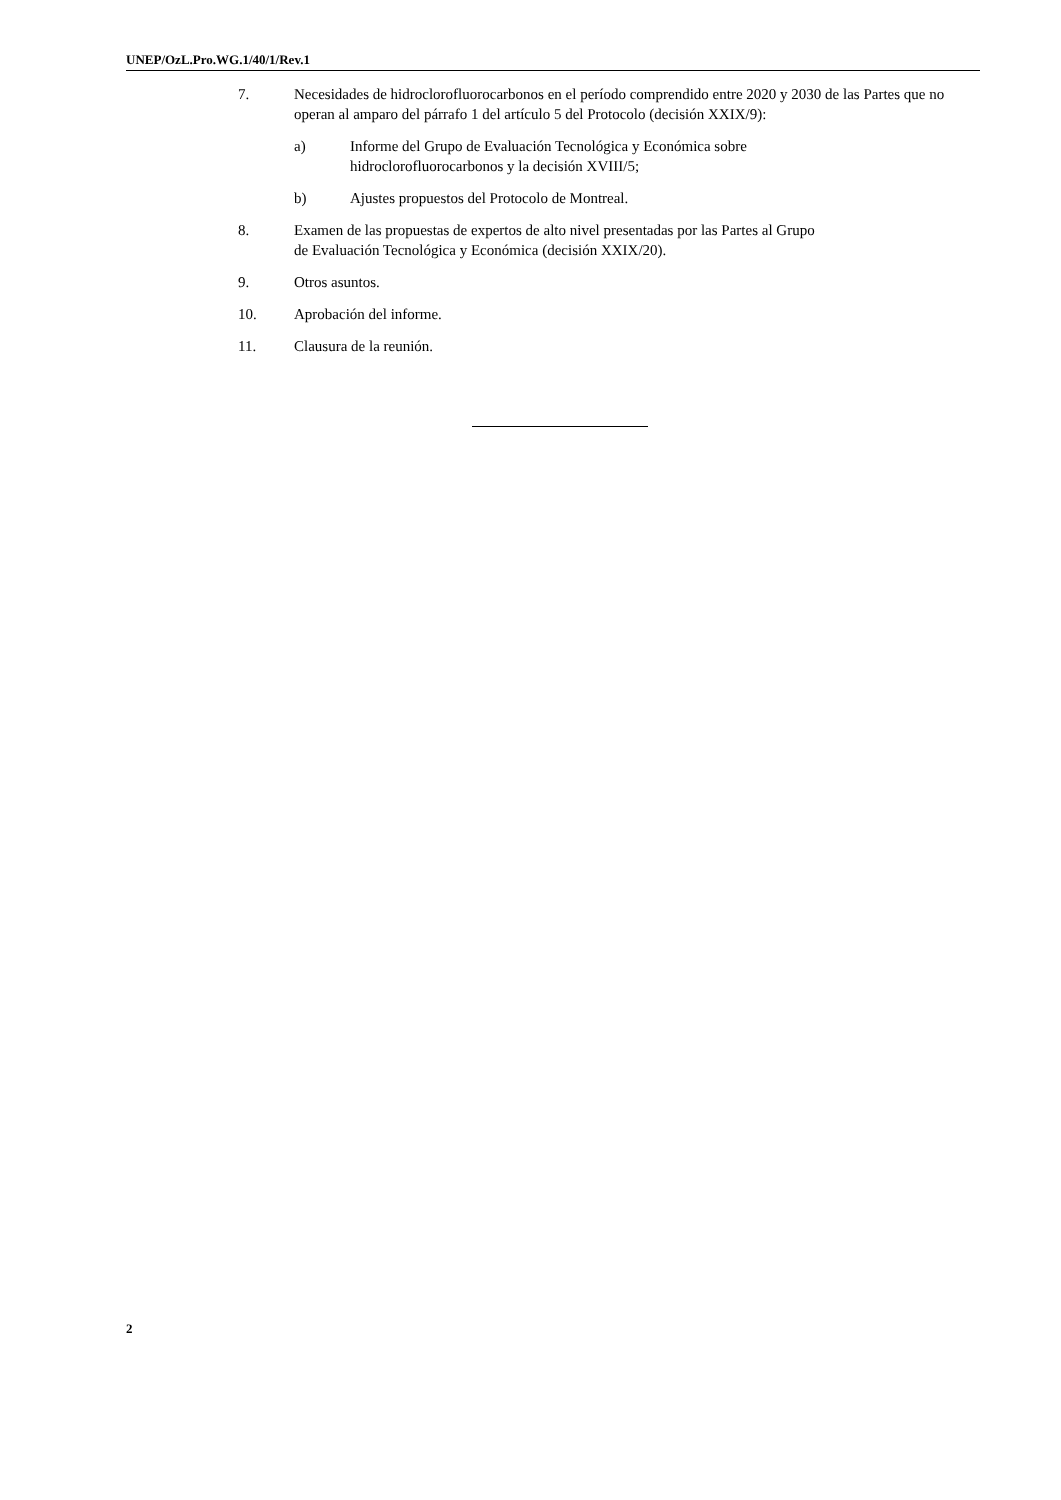UNEP/OzL.Pro.WG.1/40/1/Rev.1
7. Necesidades de hidroclorofluorocarbonos en el período comprendido entre 2020 y 2030 de las Partes que no operan al amparo del párrafo 1 del artículo 5 del Protocolo (decisión XXIX/9):
a) Informe del Grupo de Evaluación Tecnológica y Económica sobre
hidroclorofluorocarbonos y la decisión XVIII/5;
b) Ajustes propuestos del Protocolo de Montreal.
8. Examen de las propuestas de expertos de alto nivel presentadas por las Partes al Grupo
de Evaluación Tecnológica y Económica (decisión XXIX/20).
9. Otros asuntos.
10. Aprobación del informe.
11. Clausura de la reunión.
2